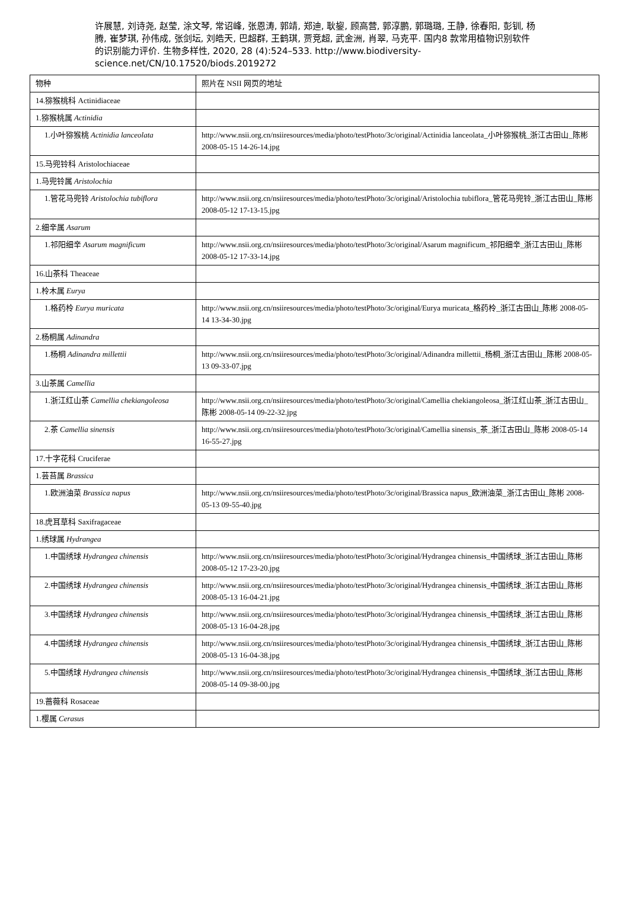许展慧, 刘诗尧, 赵莹, 涂文琴, 常诏峰, 张恩涛, 郭靖, 郑迪, 耿鋆, 顾高营, 郭淳鹏, 郭璐璐, 王静, 徐春阳, 彭钏, 杨腾, 崔梦琪, 孙伟成, 张剑坛, 刘皓天, 巴超群, 王鹤琪, 贾竞超, 武金洲, 肖翠, 马克平. 国内8 款常用植物识别软件的识别能力评价. 生物多样性, 2020, 28 (4):524–533. http://www.biodiversity-science.net/CN/10.17520/biods.2019272
| 物种 | 照片在 NSII 网页的地址 |
| 14.猕猴桃科 Actinidiaceae | |
| 1.猕猴桃属 Actinidia | |
| 1.小叶猕猴桃 Actinidia lanceolata | http://www.nsii.org.cn/nsiiresources/media/photo/testPhoto/3c/original/Actinidia lanceolata_小叶猕猴桃_浙江古田山_陈彬 2008-05-15 14-26-14.jpg |
| 15.马兜铃科 Aristolochiaceae | |
| 1.马兜铃属 Aristolochia | |
| 1.管花马兜铃 Aristolochia tubiflora | http://www.nsii.org.cn/nsiiresources/media/photo/testPhoto/3c/original/Aristolochia tubiflora_管花马兜铃_浙江古田山_陈彬 2008-05-12 17-13-15.jpg |
| 2.细辛属 Asarum | |
| 1.祁阳细辛 Asarum magnificum | http://www.nsii.org.cn/nsiiresources/media/photo/testPhoto/3c/original/Asarum magnificum_祁阳细辛_浙江古田山_陈彬 2008-05-12 17-33-14.jpg |
| 16.山茶科 Theaceae | |
| 1.柃木属 Eurya | |
| 1.格药柃 Eurya muricata | http://www.nsii.org.cn/nsiiresources/media/photo/testPhoto/3c/original/Eurya muricata_格药柃_浙江古田山_陈彬 2008-05-14 13-34-30.jpg |
| 2.杨桐属 Adinandra | |
| 1.杨桐 Adinandra millettii | http://www.nsii.org.cn/nsiiresources/media/photo/testPhoto/3c/original/Adinandra millettii_杨桐_浙江古田山_陈彬 2008-05-13 09-33-07.jpg |
| 3.山茶属 Camellia | |
| 1.浙江红山茶 Camellia chekiangoleosa | http://www.nsii.org.cn/nsiiresources/media/photo/testPhoto/3c/original/Camellia chekiangoleosa_浙江红山茶_浙江古田山_陈彬 2008-05-14 09-22-32.jpg |
| 2.茶 Camellia sinensis | http://www.nsii.org.cn/nsiiresources/media/photo/testPhoto/3c/original/Camellia sinensis_茶_浙江古田山_陈彬 2008-05-14 16-55-27.jpg |
| 17.十字花科 Cruciferae | |
| 1.芸苔属 Brassica | |
| 1.欧洲油菜 Brassica napus | http://www.nsii.org.cn/nsiiresources/media/photo/testPhoto/3c/original/Brassica napus_欧洲油菜_浙江古田山_陈彬 2008-05-13 09-55-40.jpg |
| 18.虎耳草科 Saxifragaceae | |
| 1.绣球属 Hydrangea | |
| 1.中国绣球 Hydrangea chinensis | http://www.nsii.org.cn/nsiiresources/media/photo/testPhoto/3c/original/Hydrangea chinensis_中国绣球_浙江古田山_陈彬 2008-05-12 17-23-20.jpg |
| 2.中国绣球 Hydrangea chinensis | http://www.nsii.org.cn/nsiiresources/media/photo/testPhoto/3c/original/Hydrangea chinensis_中国绣球_浙江古田山_陈彬 2008-05-13 16-04-21.jpg |
| 3.中国绣球 Hydrangea chinensis | http://www.nsii.org.cn/nsiiresources/media/photo/testPhoto/3c/original/Hydrangea chinensis_中国绣球_浙江古田山_陈彬 2008-05-13 16-04-28.jpg |
| 4.中国绣球 Hydrangea chinensis | http://www.nsii.org.cn/nsiiresources/media/photo/testPhoto/3c/original/Hydrangea chinensis_中国绣球_浙江古田山_陈彬 2008-05-13 16-04-38.jpg |
| 5.中国绣球 Hydrangea chinensis | http://www.nsii.org.cn/nsiiresources/media/photo/testPhoto/3c/original/Hydrangea chinensis_中国绣球_浙江古田山_陈彬 2008-05-14 09-38-00.jpg |
| 19.蔷薇科 Rosaceae | |
| 1.樱属 Cerasus | |